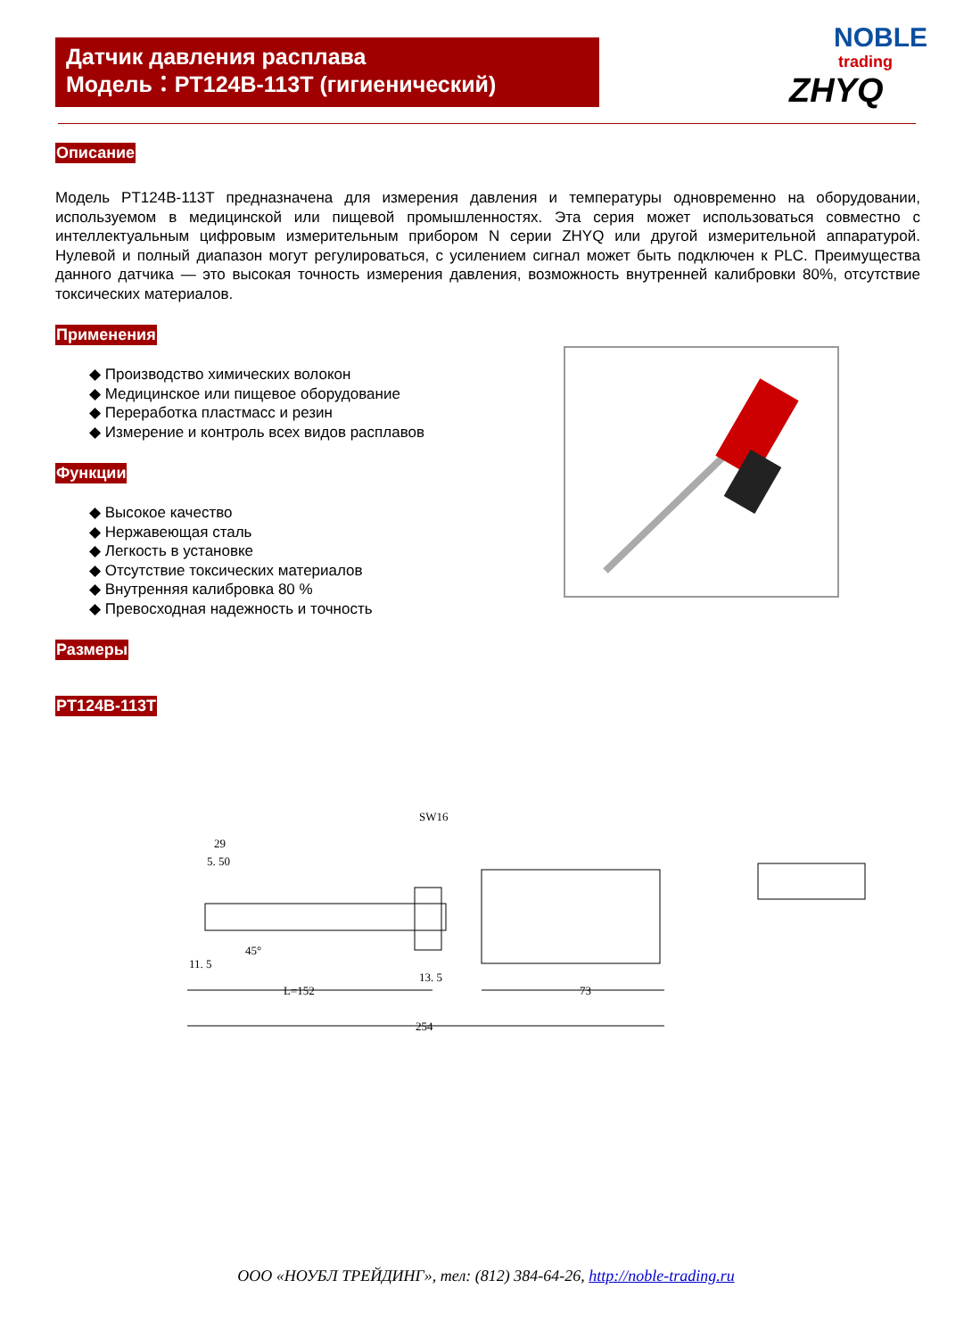Датчик давления расплава
Модель：PT124B-113T (гигиенический)
NOBLE
trading
ZHYQ
Описание
Модель PT124B-113T предназначена для измерения давления и температуры одновременно на оборудовании, используемом в медицинской или пищевой промышленностях. Эта серия может использоваться совместно с интеллектуальным цифровым измерительным прибором N серии ZHYQ или другой измерительной аппаратурой. Нулевой и полный диапазон могут регулироваться, с усилением сигнал может быть подключен к PLC. Преимущества данного датчика — это высокая точность измерения давления, возможность внутренней калибровки 80%, отсутствие токсических материалов.
Применения
◆ Производство химических волокон
◆ Медицинское или пищевое оборудование
◆ Переработка пластмасс и резин
◆ Измерение и контроль всех видов расплавов
Функции
◆ Высокое качество
◆ Нержавеющая сталь
◆ Легкость в установке
◆ Отсутствие токсических материалов
◆ Внутренняя калибровка 80 %
◆ Превосходная надежность и точность
Размеры
PT124B-113T
29
5. 50
SW16
11. 5
45°
L=152
13. 5
73
254
ООО «НОУБЛ ТРЕЙДИНГ», тел: (812) 384-64-26, http://noble-trading.ru